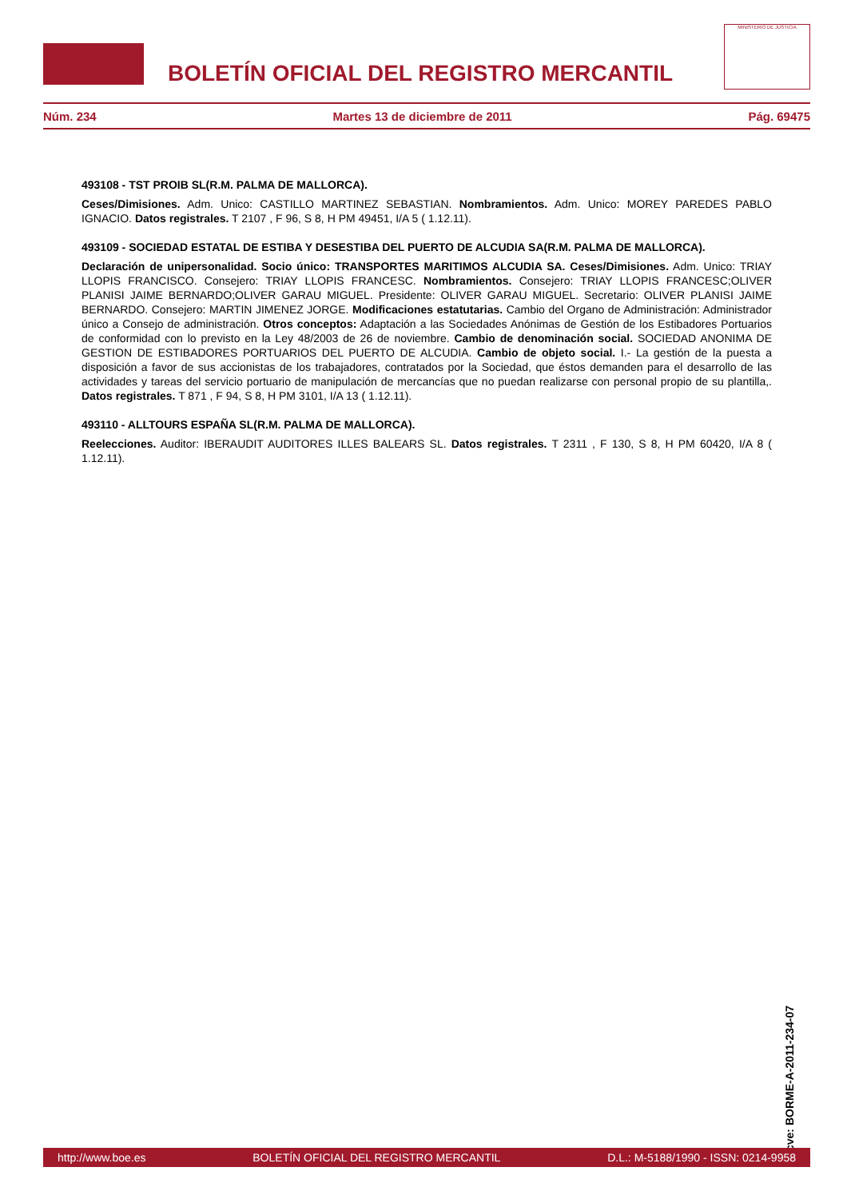BOLETÍN OFICIAL DEL REGISTRO MERCANTIL
MINISTERIO DE JUSTICIA
Núm. 234 Martes 13 de diciembre de 2011 Pág. 69475
493108 - TST PROIB SL(R.M. PALMA DE MALLORCA).
Ceses/Dimisiones. Adm. Unico: CASTILLO MARTINEZ SEBASTIAN. Nombramientos. Adm. Unico: MOREY PAREDES PABLO IGNACIO. Datos registrales. T 2107 , F 96, S 8, H PM 49451, I/A 5 ( 1.12.11).
493109 - SOCIEDAD ESTATAL DE ESTIBA Y DESESTIBA DEL PUERTO DE ALCUDIA SA(R.M. PALMA DE MALLORCA).
Declaración de unipersonalidad. Socio único: TRANSPORTES MARITIMOS ALCUDIA SA. Ceses/Dimisiones. Adm. Unico: TRIAY LLOPIS FRANCISCO. Consejero: TRIAY LLOPIS FRANCESC. Nombramientos. Consejero: TRIAY LLOPIS FRANCESC;OLIVER PLANISI JAIME BERNARDO;OLIVER GARAU MIGUEL. Presidente: OLIVER GARAU MIGUEL. Secretario: OLIVER PLANISI JAIME BERNARDO. Consejero: MARTIN JIMENEZ JORGE. Modificaciones estatutarias. Cambio del Organo de Administración: Administrador único a Consejo de administración. Otros conceptos: Adaptación a las Sociedades Anónimas de Gestión de los Estibadores Portuarios de conformidad con lo previsto en la Ley 48/2003 de 26 de noviembre. Cambio de denominación social. SOCIEDAD ANONIMA DE GESTION DE ESTIBADORES PORTUARIOS DEL PUERTO DE ALCUDIA. Cambio de objeto social. I.- La gestión de la puesta a disposición a favor de sus accionistas de los trabajadores, contratados por la Sociedad, que éstos demanden para el desarrollo de las actividades y tareas del servicio portuario de manipulación de mercancías que no puedan realizarse con personal propio de su plantilla,. Datos registrales. T 871 , F 94, S 8, H PM 3101, I/A 13 ( 1.12.11).
493110 - ALLTOURS ESPAÑA SL(R.M. PALMA DE MALLORCA).
Reelecciones. Auditor: IBERAUDIT AUDITORES ILLES BALEARS SL. Datos registrales. T 2311 , F 130, S 8, H PM 60420, I/A 8 ( 1.12.11).
cve: BORME-A-2011-234-07
http://www.boe.es BOLETÍN OFICIAL DEL REGISTRO MERCANTIL D.L.: M-5188/1990 - ISSN: 0214-9958